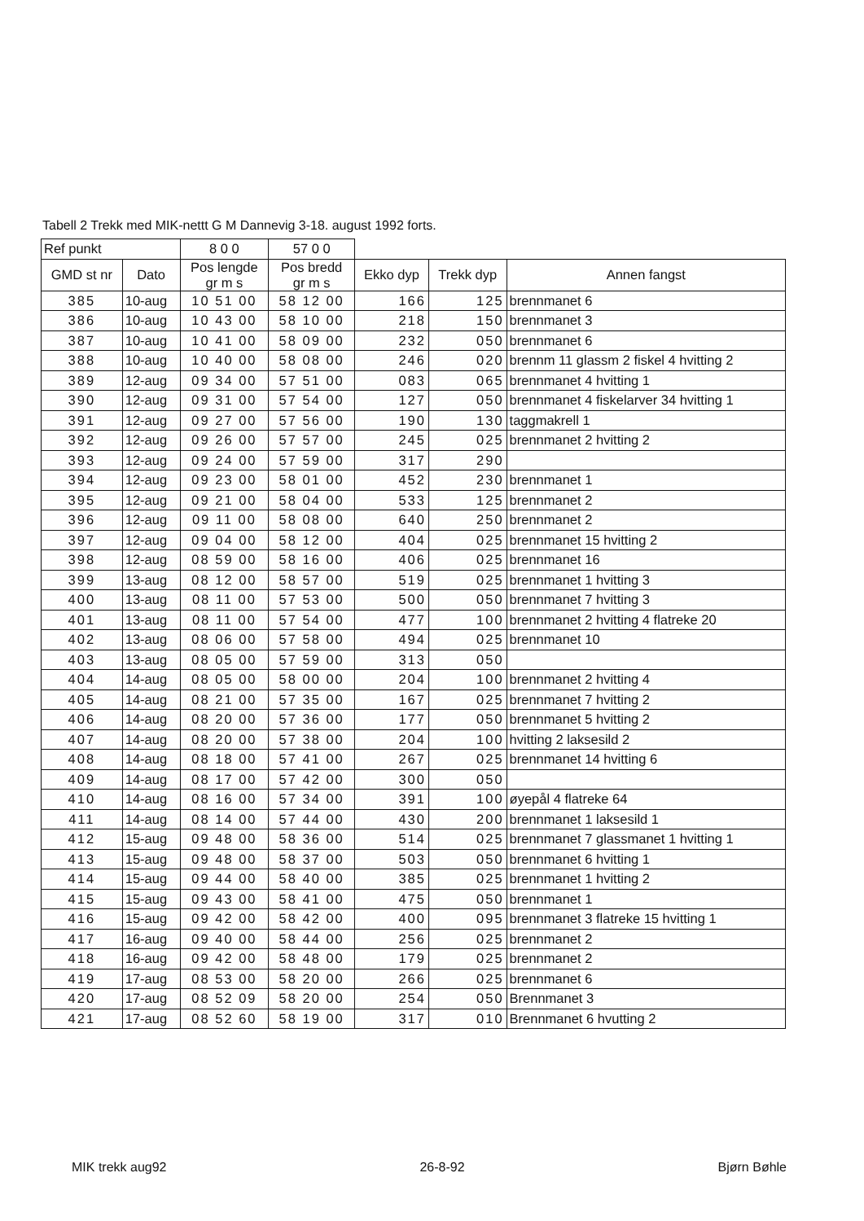Tabell 2 Trekk med MIK-nettt G M Dannevig 3-18. august 1992 forts.
| Ref punkt | | 8 0 0 | 57 0 0 | | | |
| --- | --- | --- | --- | --- | --- | --- |
| GMD st nr | Dato | Pos lengde gr m s | Pos bredd gr m s | Ekko dyp | Trekk dyp | Annen fangst |
| 385 | 10-aug | 10 51 00 | 58 12 00 | 166 | 125 | brennmanet 6 |
| 386 | 10-aug | 10 43 00 | 58 10 00 | 218 | 150 | brennmanet 3 |
| 387 | 10-aug | 10 41 00 | 58 09 00 | 232 | 050 | brennmanet 6 |
| 388 | 10-aug | 10 40 00 | 58 08 00 | 246 | 020 | brennm 11 glassm 2 fiskel 4 hvitting 2 |
| 389 | 12-aug | 09 34 00 | 57 51 00 | 083 | 065 | brennmanet 4 hvitting 1 |
| 390 | 12-aug | 09 31 00 | 57 54 00 | 127 | 050 | brennmanet 4 fiskelarver 34 hvitting 1 |
| 391 | 12-aug | 09 27 00 | 57 56 00 | 190 | 130 | taggmakrell 1 |
| 392 | 12-aug | 09 26 00 | 57 57 00 | 245 | 025 | brennmanet 2 hvitting 2 |
| 393 | 12-aug | 09 24 00 | 57 59 00 | 317 | 290 | |
| 394 | 12-aug | 09 23 00 | 58 01 00 | 452 | 230 | brennmanet 1 |
| 395 | 12-aug | 09 21 00 | 58 04 00 | 533 | 125 | brennmanet 2 |
| 396 | 12-aug | 09 11 00 | 58 08 00 | 640 | 250 | brennmanet 2 |
| 397 | 12-aug | 09 04 00 | 58 12 00 | 404 | 025 | brennmanet 15 hvitting 2 |
| 398 | 12-aug | 08 59 00 | 58 16 00 | 406 | 025 | brennmanet 16 |
| 399 | 13-aug | 08 12 00 | 58 57 00 | 519 | 025 | brennmanet 1 hvitting 3 |
| 400 | 13-aug | 08 11 00 | 57 53 00 | 500 | 050 | brennmanet 7 hvitting 3 |
| 401 | 13-aug | 08 11 00 | 57 54 00 | 477 | 100 | brennmanet 2 hvitting 4 flatreke 20 |
| 402 | 13-aug | 08 06 00 | 57 58 00 | 494 | 025 | brennmanet 10 |
| 403 | 13-aug | 08 05 00 | 57 59 00 | 313 | 050 | |
| 404 | 14-aug | 08 05 00 | 58 00 00 | 204 | 100 | brennmanet 2 hvitting 4 |
| 405 | 14-aug | 08 21 00 | 57 35 00 | 167 | 025 | brennmanet 7 hvitting 2 |
| 406 | 14-aug | 08 20 00 | 57 36 00 | 177 | 050 | brennmanet 5 hvitting 2 |
| 407 | 14-aug | 08 20 00 | 57 38 00 | 204 | 100 | hvitting 2 laksesild 2 |
| 408 | 14-aug | 08 18 00 | 57 41 00 | 267 | 025 | brennmanet 14 hvitting 6 |
| 409 | 14-aug | 08 17 00 | 57 42 00 | 300 | 050 | |
| 410 | 14-aug | 08 16 00 | 57 34 00 | 391 | 100 | øyepål 4 flatreke 64 |
| 411 | 14-aug | 08 14 00 | 57 44 00 | 430 | 200 | brennmanet 1 laksesild 1 |
| 412 | 15-aug | 09 48 00 | 58 36 00 | 514 | 025 | brennmanet 7 glassmanet 1 hvitting 1 |
| 413 | 15-aug | 09 48 00 | 58 37 00 | 503 | 050 | brennmanet 6 hvitting 1 |
| 414 | 15-aug | 09 44 00 | 58 40 00 | 385 | 025 | brennmanet 1 hvitting 2 |
| 415 | 15-aug | 09 43 00 | 58 41 00 | 475 | 050 | brennmanet 1 |
| 416 | 15-aug | 09 42 00 | 58 42 00 | 400 | 095 | brennmanet 3 flatreke 15 hvitting 1 |
| 417 | 16-aug | 09 40 00 | 58 44 00 | 256 | 025 | brennmanet 2 |
| 418 | 16-aug | 09 42 00 | 58 48 00 | 179 | 025 | brennmanet 2 |
| 419 | 17-aug | 08 53 00 | 58 20 00 | 266 | 025 | brennmanet 6 |
| 420 | 17-aug | 08 52 09 | 58 20 00 | 254 | 050 | Brennmanet 3 |
| 421 | 17-aug | 08 52 60 | 58 19 00 | 317 | 010 | Brennmanet 6 hvutting 2 |
MIK trekk aug92 26-8-92 Bjørn Bøhle